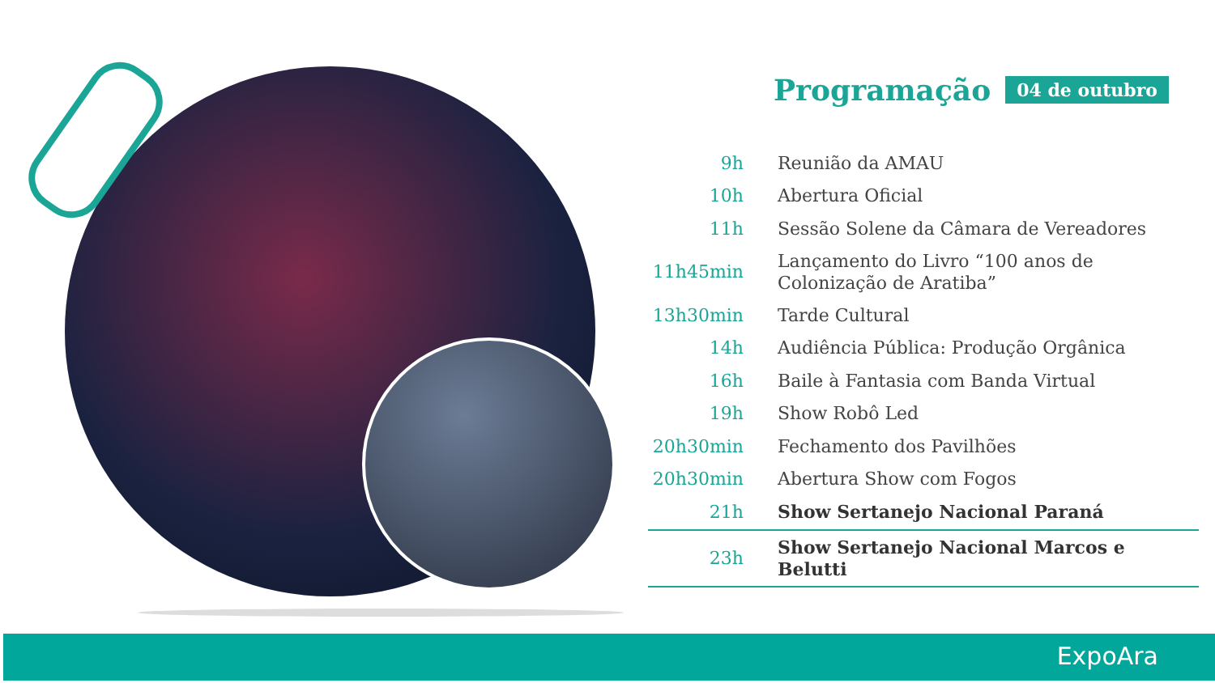Programação 04 de outubro
| 9h | Reunião da AMAU |
| 10h | Abertura Oficial |
| 11h | Sessão Solene da Câmara de Vereadores |
| 11h45min | Lançamento do Livro “100 anos de Colonização de Aratiba” |
| 13h30min | Tarde Cultural |
| 14h | Audiência Pública: Produção Orgânica |
| 16h | Baile à Fantasia com Banda Virtual |
| 19h | Show Robô Led |
| 20h30min | Fechamento dos Pavilhões |
| 20h30min | Abertura Show com Fogos |
| 21h | Show Sertanejo Nacional Paraná |
| 23h | Show Sertanejo Nacional Marcos e Belutti |
ExpoAra